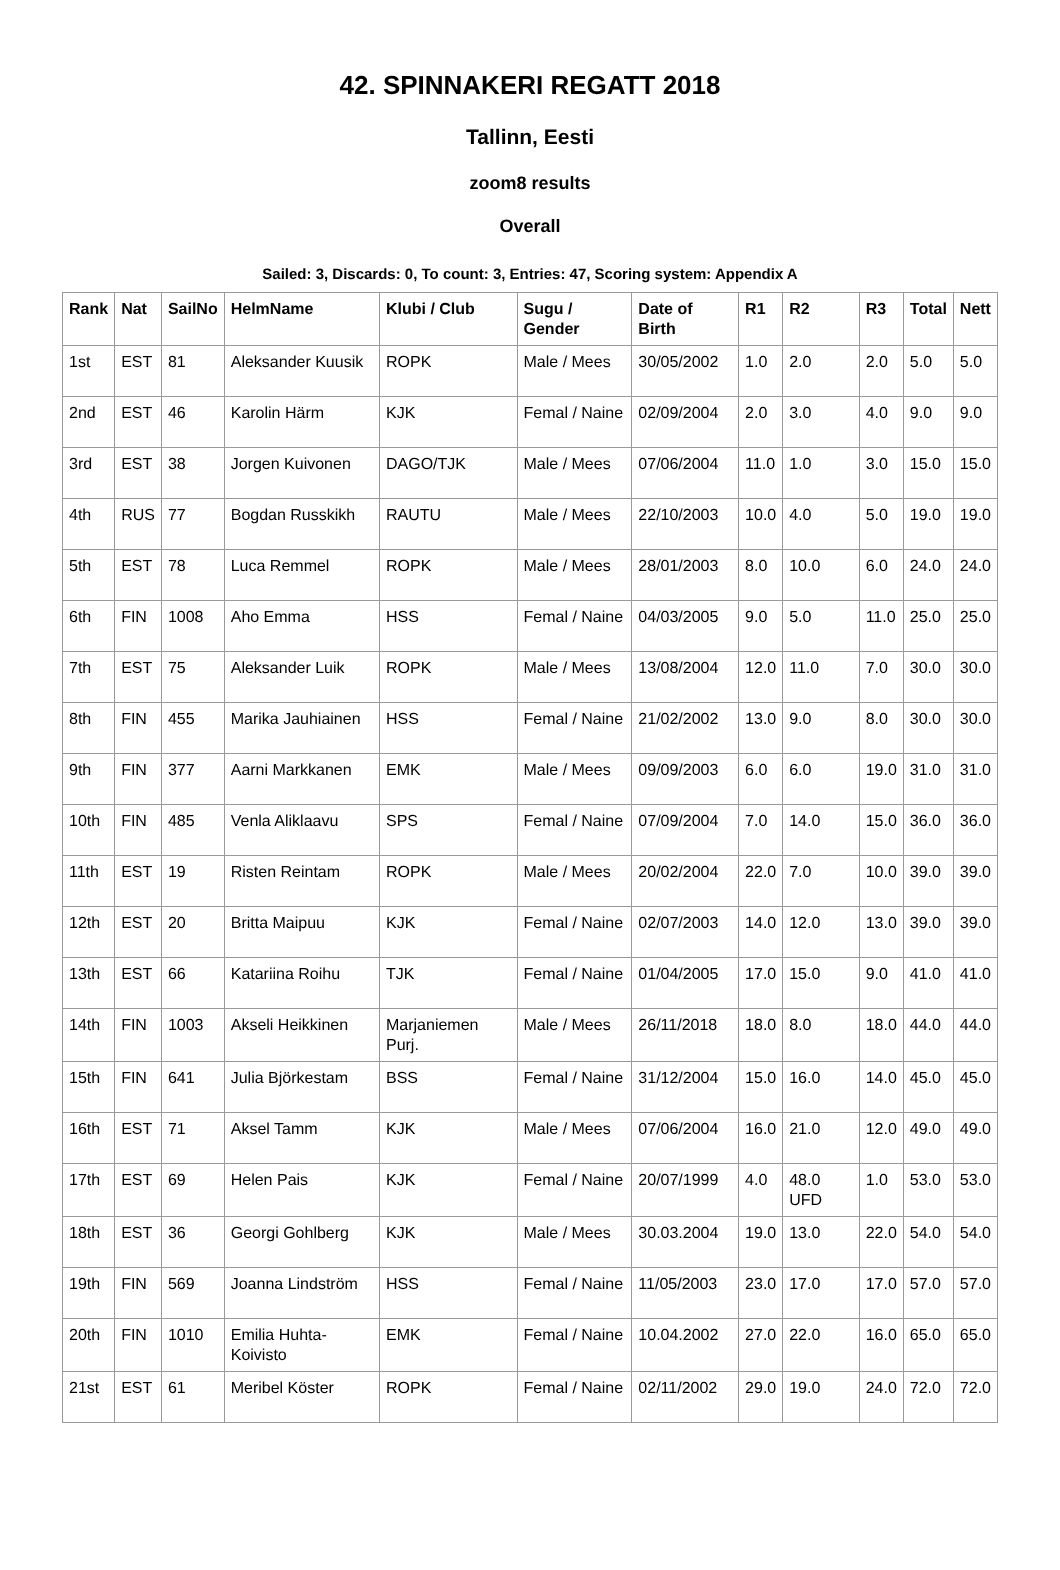42. SPINNAKERI REGATT 2018
Tallinn, Eesti
zoom8 results
Overall
Sailed: 3, Discards: 0, To count: 3, Entries: 47, Scoring system: Appendix A
| Rank | Nat | SailNo | HelmName | Klubi / Club | Sugu / Gender | Date of Birth | R1 | R2 | R3 | Total | Nett |
| --- | --- | --- | --- | --- | --- | --- | --- | --- | --- | --- | --- |
| 1st | EST | 81 | Aleksander Kuusik | ROPK | Male / Mees | 30/05/2002 | 1.0 | 2.0 | 2.0 | 5.0 | 5.0 |
| 2nd | EST | 46 | Karolin Härm | KJK | Femal / Naine | 02/09/2004 | 2.0 | 3.0 | 4.0 | 9.0 | 9.0 |
| 3rd | EST | 38 | Jorgen Kuivonen | DAGO/TJK | Male / Mees | 07/06/2004 | 11.0 | 1.0 | 3.0 | 15.0 | 15.0 |
| 4th | RUS | 77 | Bogdan Russkikh | RAUTU | Male / Mees | 22/10/2003 | 10.0 | 4.0 | 5.0 | 19.0 | 19.0 |
| 5th | EST | 78 | Luca Remmel | ROPK | Male / Mees | 28/01/2003 | 8.0 | 10.0 | 6.0 | 24.0 | 24.0 |
| 6th | FIN | 1008 | Aho Emma | HSS | Femal / Naine | 04/03/2005 | 9.0 | 5.0 | 11.0 | 25.0 | 25.0 |
| 7th | EST | 75 | Aleksander Luik | ROPK | Male / Mees | 13/08/2004 | 12.0 | 11.0 | 7.0 | 30.0 | 30.0 |
| 8th | FIN | 455 | Marika Jauhiainen | HSS | Femal / Naine | 21/02/2002 | 13.0 | 9.0 | 8.0 | 30.0 | 30.0 |
| 9th | FIN | 377 | Aarni Markkanen | EMK | Male / Mees | 09/09/2003 | 6.0 | 6.0 | 19.0 | 31.0 | 31.0 |
| 10th | FIN | 485 | Venla Aliklaavu | SPS | Femal / Naine | 07/09/2004 | 7.0 | 14.0 | 15.0 | 36.0 | 36.0 |
| 11th | EST | 19 | Risten Reintam | ROPK | Male / Mees | 20/02/2004 | 22.0 | 7.0 | 10.0 | 39.0 | 39.0 |
| 12th | EST | 20 | Britta Maipuu | KJK | Femal / Naine | 02/07/2003 | 14.0 | 12.0 | 13.0 | 39.0 | 39.0 |
| 13th | EST | 66 | Katariina Roihu | TJK | Femal / Naine | 01/04/2005 | 17.0 | 15.0 | 9.0 | 41.0 | 41.0 |
| 14th | FIN | 1003 | Akseli Heikkinen | Marjaniemen Purj. | Male / Mees | 26/11/2018 | 18.0 | 8.0 | 18.0 | 44.0 | 44.0 |
| 15th | FIN | 641 | Julia Björkestam | BSS | Femal / Naine | 31/12/2004 | 15.0 | 16.0 | 14.0 | 45.0 | 45.0 |
| 16th | EST | 71 | Aksel Tamm | KJK | Male / Mees | 07/06/2004 | 16.0 | 21.0 | 12.0 | 49.0 | 49.0 |
| 17th | EST | 69 | Helen Pais | KJK | Femal / Naine | 20/07/1999 | 4.0 | 48.0 UFD | 1.0 | 53.0 | 53.0 |
| 18th | EST | 36 | Georgi Gohlberg | KJK | Male / Mees | 30.03.2004 | 19.0 | 13.0 | 22.0 | 54.0 | 54.0 |
| 19th | FIN | 569 | Joanna Lindström | HSS | Femal / Naine | 11/05/2003 | 23.0 | 17.0 | 17.0 | 57.0 | 57.0 |
| 20th | FIN | 1010 | Emilia Huhta-Koivisto | EMK | Femal / Naine | 10.04.2002 | 27.0 | 22.0 | 16.0 | 65.0 | 65.0 |
| 21st | EST | 61 | Meribel Köster | ROPK | Femal / Naine | 02/11/2002 | 29.0 | 19.0 | 24.0 | 72.0 | 72.0 |